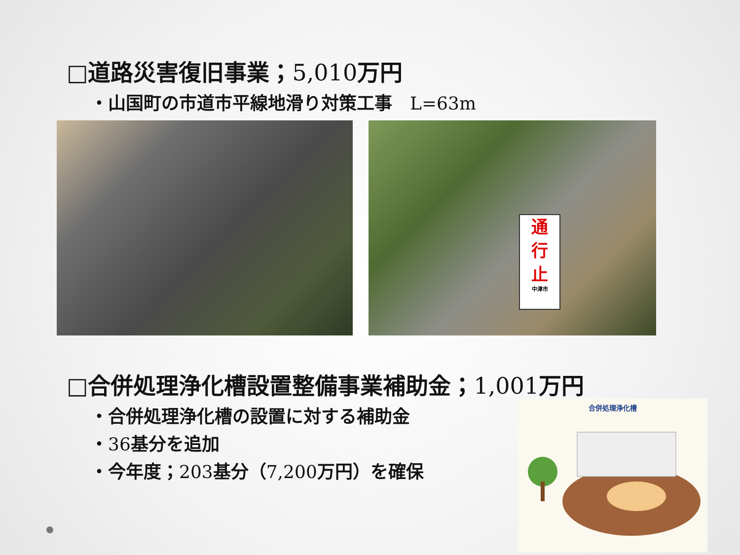□道路災害復旧事業；5,010万円
・山国町の市道市平線地滑り対策工事　L=63m
通
行
止
中津市
□合併処理浄化槽設置整備事業補助金；1,001万円
・合併処理浄化槽の設置に対する補助金
・36基分を追加
・今年度；203基分（7,200万円）を確保
合併処理浄化槽